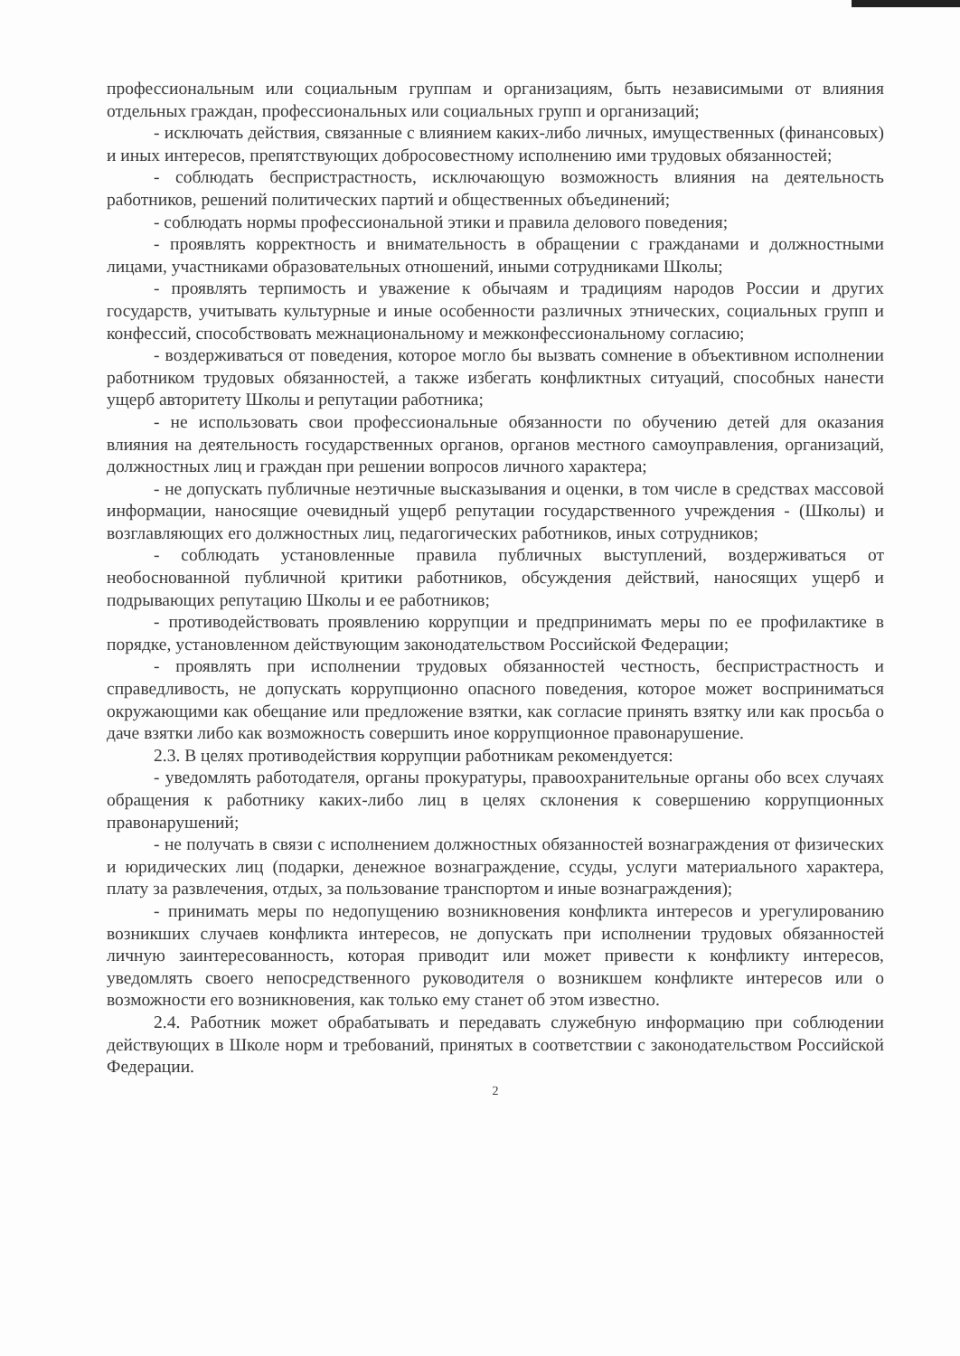профессиональным или социальным группам и организациям, быть независимыми от влияния отдельных граждан, профессиональных или социальных групп и организаций;
- исключать действия, связанные с влиянием каких-либо личных, имущественных (финансовых) и иных интересов, препятствующих добросовестному исполнению ими трудовых обязанностей;
- соблюдать беспристрастность, исключающую возможность влияния на деятельность работников, решений политических партий и общественных объединений;
- соблюдать нормы профессиональной этики и правила делового поведения;
- проявлять корректность и внимательность в обращении с гражданами и должностными лицами, участниками образовательных отношений, иными сотрудниками Школы;
- проявлять терпимость и уважение к обычаям и традициям народов России и других государств, учитывать культурные и иные особенности различных этнических, социальных групп и конфессий, способствовать межнациональному и межконфессиональному согласию;
- воздерживаться от поведения, которое могло бы вызвать сомнение в объективном исполнении работником трудовых обязанностей, а также избегать конфликтных ситуаций, способных нанести ущерб авторитету Школы и репутации работника;
- не использовать свои профессиональные обязанности по обучению детей для оказания влияния на деятельность государственных органов, органов местного самоуправления, организаций, должностных лиц и граждан при решении вопросов личного характера;
- не допускать публичные неэтичные высказывания и оценки, в том числе в средствах массовой информации, наносящие очевидный ущерб репутации государственного учреждения - (Школы) и возглавляющих его должностных лиц, педагогических работников, иных сотрудников;
- соблюдать установленные правила публичных выступлений, воздерживаться от необоснованной публичной критики работников, обсуждения действий, наносящих ущерб и подрывающих репутацию Школы и ее работников;
- противодействовать проявлению коррупции и предпринимать меры по ее профилактике в порядке, установленном действующим законодательством Российской Федерации;
- проявлять при исполнении трудовых обязанностей честность, беспристрастность и справедливость, не допускать коррупционно опасного поведения, которое может восприниматься окружающими как обещание или предложение взятки, как согласие принять взятку или как просьба о даче взятки либо как возможность совершить иное коррупционное правонарушение.
2.3. В целях противодействия коррупции работникам рекомендуется:
- уведомлять работодателя, органы прокуратуры, правоохранительные органы обо всех случаях обращения к работнику каких-либо лиц в целях склонения к совершению коррупционных правонарушений;
- не получать в связи с исполнением должностных обязанностей вознаграждения от физических и юридических лиц (подарки, денежное вознаграждение, ссуды, услуги материального характера, плату за развлечения, отдых, за пользование транспортом и иные вознаграждения);
- принимать меры по недопущению возникновения конфликта интересов и урегулированию возникших случаев конфликта интересов, не допускать при исполнении трудовых обязанностей личную заинтересованность, которая приводит или может привести к конфликту интересов, уведомлять своего непосредственного руководителя о возникшем конфликте интересов или о возможности его возникновения, как только ему станет об этом известно.
2.4. Работник может обрабатывать и передавать служебную информацию при соблюдении действующих в Школе норм и требований, принятых в соответствии с законодательством Российской Федерации.
2